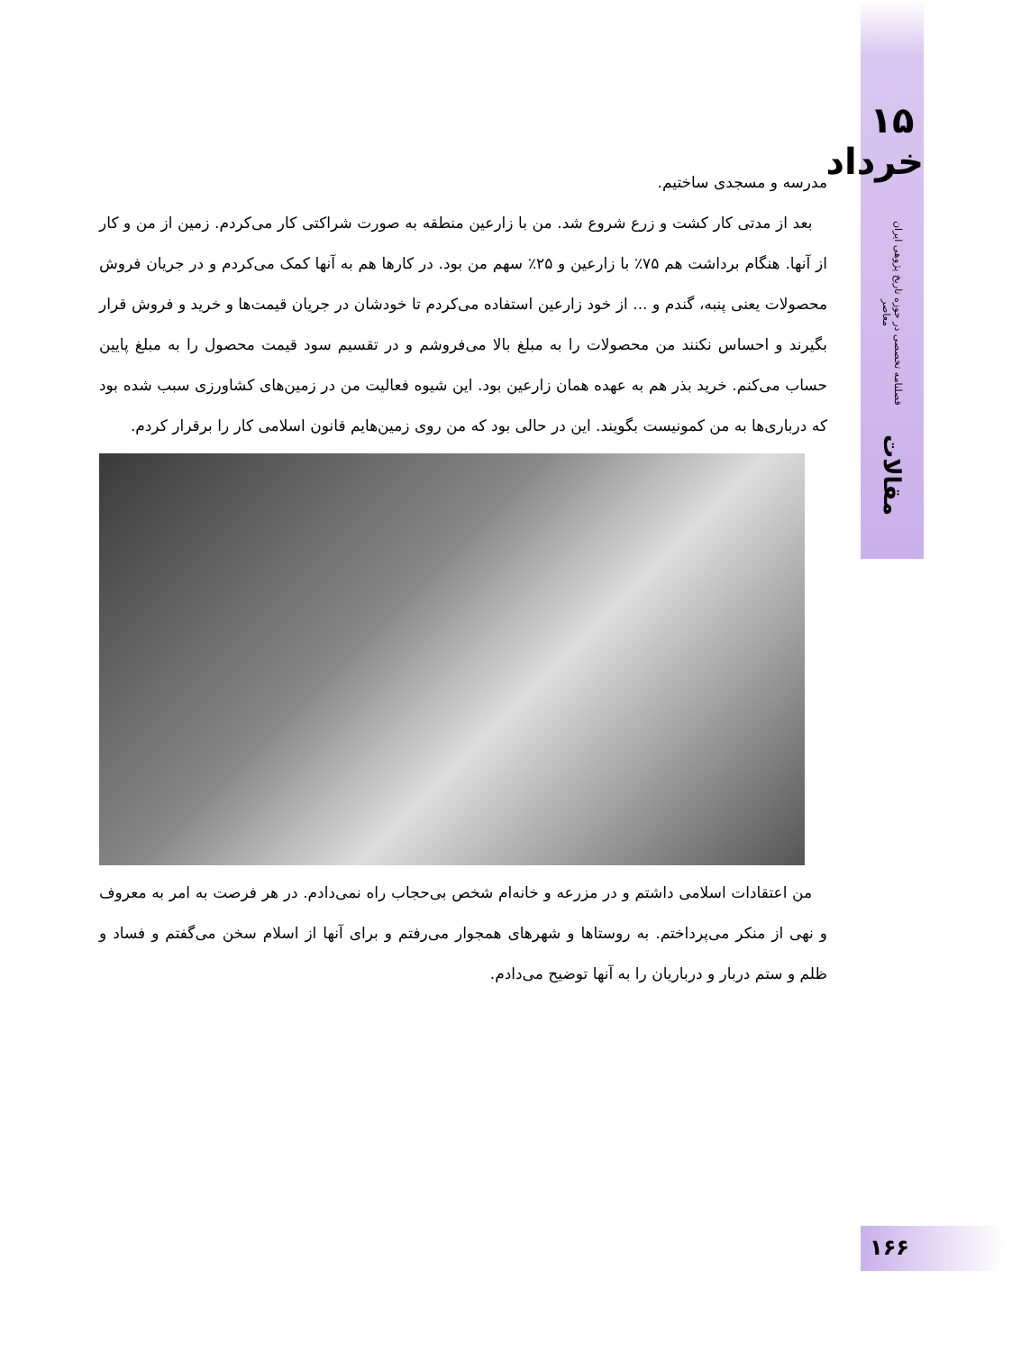۱۵ خرداد
فصلنامه تخصصی در حوزه تاریخ پژوهی ایران معاصر
مقالات
مدرسه و مسجدی ساختیم.
بعد از مدتی کار کشت و زرع شروع شد. من با زارعین منطقه به صورت شراکتی کار می‌کردم. زمین از من و کار از آنها. هنگام برداشت هم ۷۵٪ با زارعین و ۲۵٪ سهم من بود. در کارها هم به آنها کمک می‌کردم و در جریان فروش محصولات یعنی پنبه، گندم و ... از خود زارعین استفاده می‌کردم تا خودشان در جریان قیمت‌ها و خرید و فروش قرار بگیرند و احساس نکنند من محصولات را به مبلغ بالا می‌فروشم و در تقسیم سود قیمت محصول را به مبلغ پایین حساب می‌کنم. خرید بذر هم به عهده همان زارعین بود. این شیوه فعالیت من در زمین‌های کشاورزی سبب شده بود که درباری‌ها به من کمونیست بگویند. این در حالی بود که من روی زمین‌هایم قانون اسلامی کار را برقرار کردم.
من اعتقادات اسلامی داشتم و در مزرعه و خانه‌ام شخص بی‌حجاب راه نمی‌دادم. در هر فرصت به امر به معروف و نهی از منکر می‌پرداختم. به روستاها و شهرهای همجوار می‌رفتم و برای آنها از اسلام سخن می‌گفتم و فساد و ظلم و ستم دربار و درباریان را به آنها توضیح می‌دادم.
۱۶۶